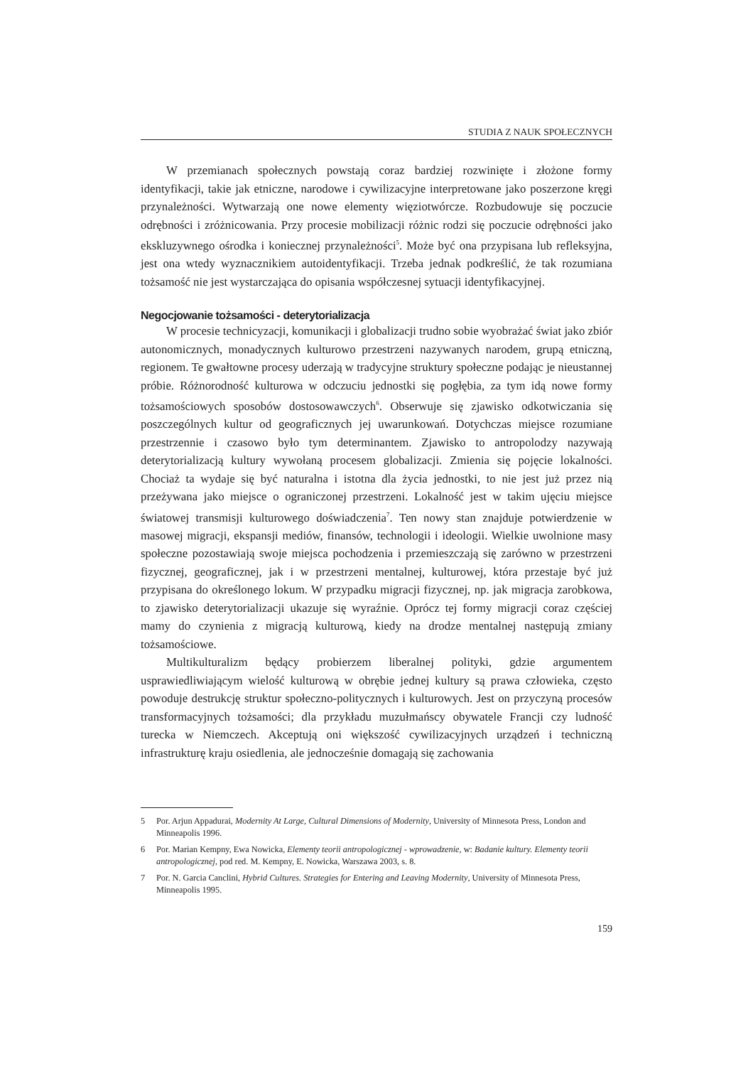STUDIA Z NAUK SPOŁECZNYCH
W przemianach społecznych powstają coraz bardziej rozwinięte i złożone formy identyfikacji, takie jak etniczne, narodowe i cywilizacyjne interpretowane jako poszerzone kręgi przynależności. Wytwarzają one nowe elementy więziotwórcze. Rozbudowuje się poczucie odrębności i zróżnicowania. Przy procesie mobilizacji różnic rodzi się poczucie odrębności jako ekskluzywnego ośrodka i koniecznej przynależności<sup>5</sup>. Może być ona przypisana lub refleksyjna, jest ona wtedy wyznacznikiem autoidentyfikacji. Trzeba jednak podkreślić, że tak rozumiana tożsamość nie jest wystarczająca do opisania współczesnej sytuacji identyfikacyjnej.
Negocjowanie tożsamości - deterytorializacja
W procesie technicyzacji, komunikacji i globalizacji trudno sobie wyobrażać świat jako zbiór autonomicznych, monadycznych kulturowo przestrzeni nazywanych narodem, grupą etniczną, regionem. Te gwałtowne procesy uderzają w tradycyjne struktury społeczne podając je nieustannej próbie. Różnorodność kulturowa w odczuciu jednostki się pogłębia, za tym idą nowe formy tożsamościowych sposobów dostosowawczych<sup>6</sup>. Obserwuje się zjawisko odkotwiczania się poszczególnych kultur od geograficznych jej uwarunkowań. Dotychczas miejsce rozumiane przestrzennie i czasowo było tym determinantem. Zjawisko to antropolodzy nazywają deterytorializacją kultury wywołaną procesem globalizacji. Zmienia się pojęcie lokalności. Chociaż ta wydaje się być naturalna i istotna dla życia jednostki, to nie jest już przez nią przeżywana jako miejsce o ograniczonej przestrzeni. Lokalność jest w takim ujęciu miejsce światowej transmisji kulturowego doświadczenia<sup>7</sup>. Ten nowy stan znajduje potwierdzenie w masowej migracji, ekspansji mediów, finansów, technologii i ideologii. Wielkie uwolnione masy społeczne pozostawiają swoje miejsca pochodzenia i przemieszczają się zarówno w przestrzeni fizycznej, geograficznej, jak i w przestrzeni mentalnej, kulturowej, która przestaje być już przypisana do określonego lokum. W przypadku migracji fizycznej, np. jak migracja zarobkowa, to zjawisko deterytorializacji ukazuje się wyraźnie. Oprócz tej formy migracji coraz częściej mamy do czynienia z migracją kulturową, kiedy na drodze mentalnej następują zmiany tożsamościowe.
Multikulturalizm będący probierzem liberalnej polityki, gdzie argumentem usprawiedliwiającym wielość kulturową w obrębie jednej kultury są prawa człowieka, często powoduje destrukcję struktur społeczno-politycznych i kulturowych. Jest on przyczyną procesów transformacyjnych tożsamości; dla przykładu muzułmańscy obywatele Francji czy ludność turecka w Niemczech. Akceptują oni większość cywilizacyjnych urządzeń i techniczną infrastrukturę kraju osiedlenia, ale jednocześnie domagają się zachowania
5 Por. Arjun Appadurai, Modernity At Large, Cultural Dimensions of Modernity, University of Minnesota Press, London and Minneapolis 1996.
6 Por. Marian Kempny, Ewa Nowicka, Elementy teorii antropologicznej - wprowadzenie, w: Badanie kultury. Elementy teorii antropologicznej, pod red. M. Kempny, E. Nowicka, Warszawa 2003, s. 8.
7 Por. N. Garcia Canclini, Hybrid Cultures. Strategies for Entering and Leaving Modernity, University of Minnesota Press, Minneapolis 1995.
159